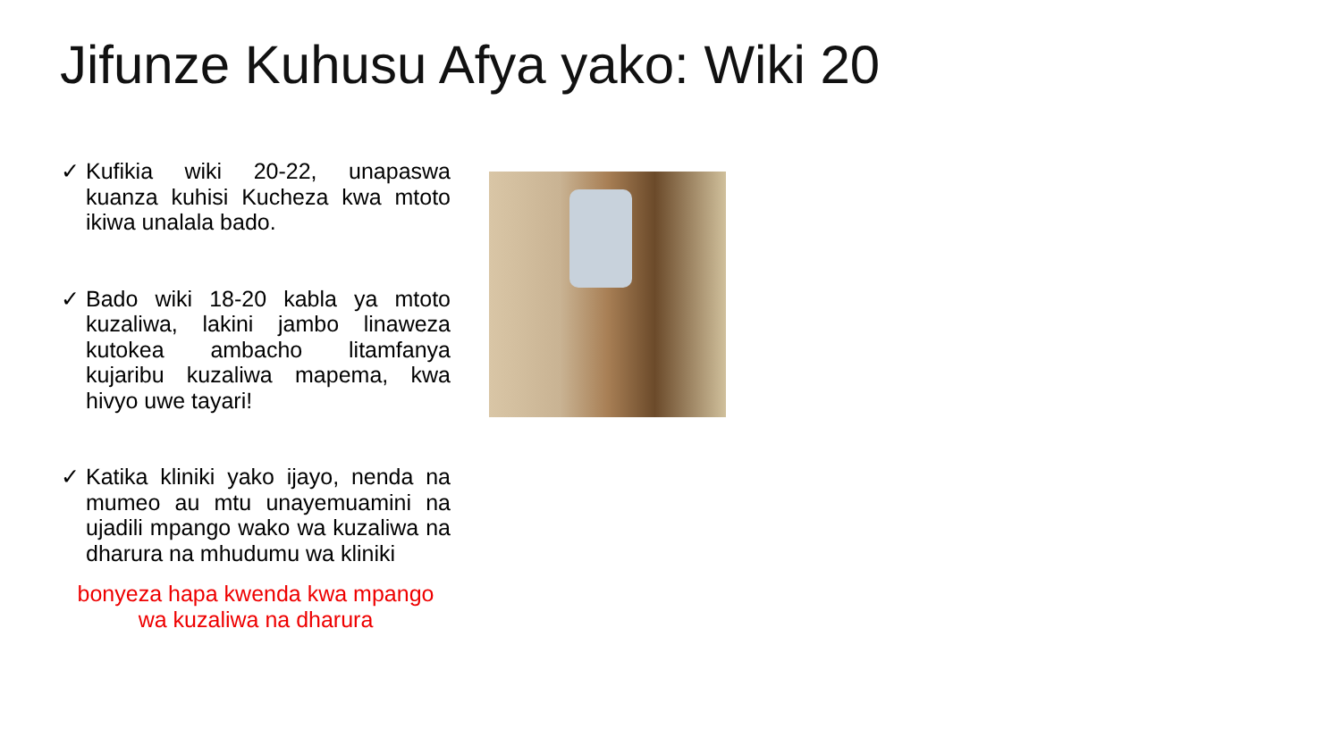Jifunze Kuhusu Afya yako: Wiki 20
✓ Kufikia wiki 20-22, unapaswa kuanza kuhisi Kucheza kwa mtoto ikiwa unalala bado.
✓ Bado wiki 18-20 kabla ya mtoto kuzaliwa, lakini jambo linaweza kutokea ambacho litamfanya kujaribu kuzaliwa mapema, kwa hivyo uwe tayari!
✓ Katika kliniki yako ijayo, nenda na mumeo au mtu unayemuamini na ujadili mpango wako wa kuzaliwa na dharura na mhudumu wa kliniki
bonyeza hapa kwenda kwa mpango wa kuzaliwa na dharura